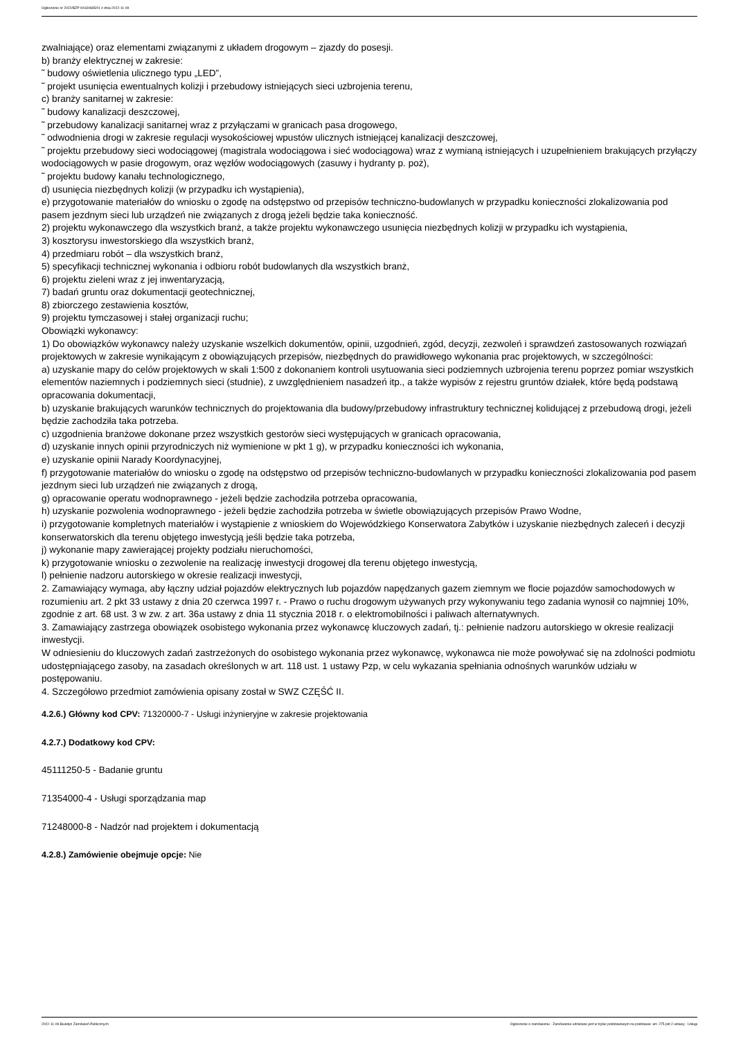Ogłoszenie nr 2022/BZP 00430665/01 z dnia 2022-11-09
zwalniające) oraz elementami związanymi z układem drogowym – zjazdy do posesji.
b) branży elektrycznej w zakresie:
˜ budowy oświetlenia ulicznego typu „LED”,
˜ projekt usunięcia ewentualnych kolizji i przebudowy istniejących sieci uzbrojenia terenu,
c) branży sanitarnej w zakresie:
˜ budowy kanalizacji deszczowej,
˜ przebudowy kanalizacji sanitarnej wraz z przyłączami w granicach pasa drogowego,
˜ odwodnienia drogi w zakresie regulacji wysokościowej wpustów ulicznych istniejącej kanalizacji deszczowej,
˜ projektu przebudowy sieci wodociągowej (magistrala wodociągowa i sieć wodociągowa) wraz z wymianą istniejących i uzupełnieniem brakujących przyłączy wodociągowych w pasie drogowym, oraz węzłów wodociągowych (zasuwy i hydranty p. poż),
˜ projektu budowy kanału technologicznego,
d) usunięcia niezbędnych kolizji (w przypadku ich wystąpienia),
e) przygotowanie materiałów do wniosku o zgodę na odstępstwo od przepisów techniczno-budowlanych w przypadku konieczności zlokalizowania pod pasem jezdnym sieci lub urządzeń nie związanych z drogą jeżeli będzie taka konieczność.
2) projektu wykonawczego dla wszystkich branż, a także projektu wykonawczego usunięcia niezbędnych kolizji w przypadku ich wystąpienia,
3) kosztorysu inwestorskiego dla wszystkich branż,
4) przedmiaru robót – dla wszystkich branż,
5) specyfikacji technicznej wykonania i odbioru robót budowlanych dla wszystkich branż,
6) projektu zieleni wraz z jej inwentaryzacją,
7) badań gruntu oraz dokumentacji geotechnicznej,
8) zbiorczego zestawienia kosztów,
9) projektu tymczasowej i stałej organizacji ruchu;
Obowiązki wykonawcy:
1) Do obowiązków wykonawcy należy uzyskanie wszelkich dokumentów, opinii, uzgodnień, zgód, decyzji, zezwoleń i sprawdzeń zastosowanych rozwiązań projektowych w zakresie wynikającym z obowiązujących przepisów, niezbędnych do prawidłowego wykonania prac projektowych, w szczególności:
a) uzyskanie mapy do celów projektowych w skali 1:500 z dokonaniem kontroli usytuowania sieci podziemnych uzbrojenia terenu poprzez pomiar wszystkich elementów naziemnych i podziemnych sieci (studnie), z uwzględnieniem nasadzeń itp., a także wypisów z rejestru gruntów działek, które będą podstawą opracowania dokumentacji,
b) uzyskanie brakujących warunków technicznych do projektowania dla budowy/przebudowy infrastruktury technicznej kolidującej z przebudową drogi, jeżeli będzie zachodziła taka potrzeba.
c) uzgodnienia branżowe dokonane przez wszystkich gestorów sieci występujących w granicach opracowania,
d) uzyskanie innych opinii przyrodniczych niż wymienione w pkt 1 g), w przypadku konieczności ich wykonania,
e) uzyskanie opinii Narady Koordynacyjnej,
f) przygotowanie materiałów do wniosku o zgodę na odstępstwo od przepisów techniczno-budowlanych w przypadku konieczności zlokalizowania pod pasem jezdnym sieci lub urządzeń nie związanych z drogą,
g) opracowanie operatu wodnoprawnego - jeżeli będzie zachodziła potrzeba opracowania,
h) uzyskanie pozwolenia wodnoprawnego - jeżeli będzie zachodziła potrzeba w świetle obowiązujących przepisów Prawo Wodne,
i) przygotowanie kompletnych materiałów i wystąpienie z wnioskiem do Wojewódzkiego Konserwatora Zabytków i uzyskanie niezbędnych zaleceń i decyzji konserwatorskich dla terenu objętego inwestycją jeśli będzie taka potrzeba,
j) wykonanie mapy zawierającej projekty podziału nieruchomości,
k) przygotowanie wniosku o zezwolenie na realizację inwestycji drogowej dla terenu objętego inwestycją,
l) pełnienie nadzoru autorskiego w okresie realizacji inwestycji,
2. Zamawiający wymaga, aby łączny udział pojazdów elektrycznych lub pojazdów napędzanych gazem ziemnym we flocie pojazdów samochodowych w rozumieniu art. 2 pkt 33 ustawy z dnia 20 czerwca 1997 r. - Prawo o ruchu drogowym używanych przy wykonywaniu tego zadania wynosił co najmniej 10%, zgodnie z art. 68 ust. 3 w zw. z art. 36a ustawy z dnia 11 stycznia 2018 r. o elektromobilności i paliwach alternatywnych.
3. Zamawiający zastrzega obowiązek osobistego wykonania przez wykonawcę kluczowych zadań, tj.: pełnienie nadzoru autorskiego w okresie realizacji inwestycji.
W odniesieniu do kluczowych zadań zastrzeżonych do osobistego wykonania przez wykonawcę, wykonawca nie może powoływać się na zdolności podmiotu udostępniającego zasoby, na zasadach określonych w art. 118 ust. 1 ustawy Pzp, w celu wykazania spełniania odnośnych warunków udziału w postępowaniu.
4. Szczegółowo przedmiot zamówienia opisany został w SWZ CZĘŚĆ II.
4.2.6.) Główny kod CPV: 71320000-7 - Usługi inżynieryjne w zakresie projektowania
4.2.7.) Dodatkowy kod CPV:
45111250-5 - Badanie gruntu
71354000-4 - Usługi sporządzania map
71248000-8 - Nadzór nad projektem i dokumentacją
4.2.8.) Zamówienie obejmuje opcje: Nie
2022-11-09 Biuletyn Zamówień Publicznych Ogłoszenie o zamówieniu - Zamówienie udzielane jest w trybie podstawowym na podstawie: art. 275 pkt 2 ustawy - Usługi